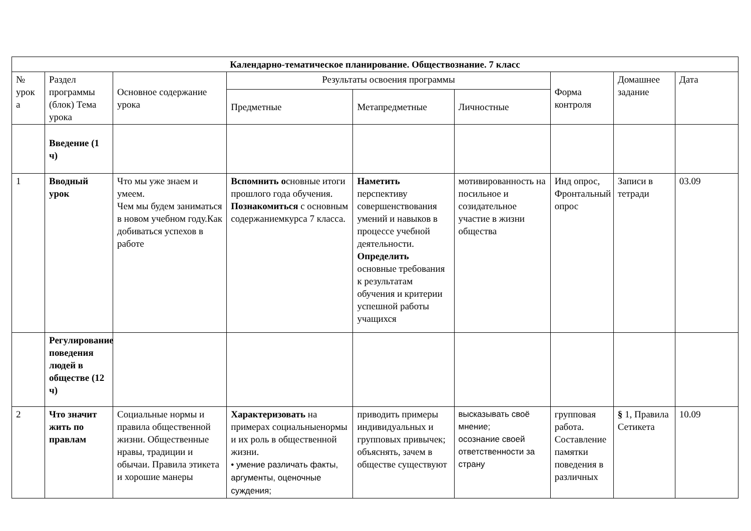| Календарно-тематическое планирование. Обществознание. 7 класс | | | | | | | | |
| --- | --- | --- | --- | --- | --- | --- | --- | --- |
| № урок а | Раздел программы (блок) Тема урока | Основное содержание урока | Результаты освоения программы | | | Форма контроля | Домашнее задание | Дата |
| | | | Предметные | Метапредметные | Личностные | | | |
| | Введение (1 ч) | | | | | | | |
| 1 | Вводный урок | Что мы уже знаем и умеем. Чем мы будем заниматься в новом учебном году.Как добиваться успехов в работе | Вспомнить о сновные итоги прошлого года обучения. Познакомиться с основным содержаниемкурса 7 класса. | Наметить перспективу совершенствования умений и навыков в процессе учебной деятельности. Определить основные требования к результатам обучения и критерии успешной работы учащихся | мотивированность на посильное и созидательное участие в жизни общества | Инд опрос, Фронтальный опрос | Записи в тетради | 03.09 |
| | Регулирование поведения людей в обществе (12 ч) | | | | | | | |
| 2 | Что значит жить по правлам | Социальные нормы и правила общественной жизни. Общественные нравы, традиции и обычаи. Правила этикета и хорошие манеры | Характеризовать на примерах социальныенормы и их роль в общественной жизни. • умение различать факты, аргументы, оценочные суждения; | приводить примеры индивидуальных и групповых привычек; объяснять, зачем в обществе существуют | высказывать своё мнение; осознание своей ответственности за страну | групповая работа. Составление памятки поведения в различных | § 1, Правила Сетикета | 10.09 |